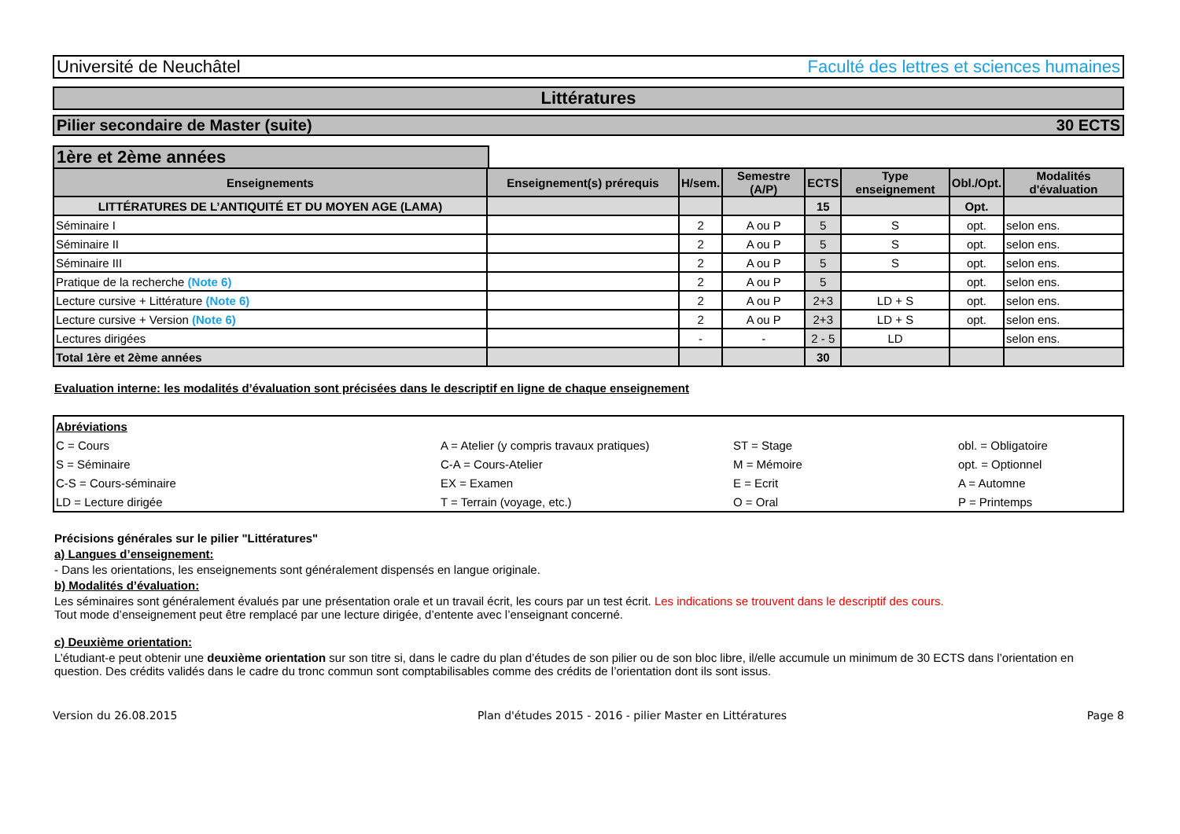Université de Neuchâtel Faculté des lettres et sciences humaines
Littératures
Pilier secondaire de Master (suite) 30 ECTS
1ère et 2ème années
| Enseignements | Enseignement(s) prérequis | H/sem. | Semestre (A/P) | ECTS | Type enseignement | Obl./Opt. | Modalités d'évaluation |
| --- | --- | --- | --- | --- | --- | --- | --- |
| LITTÉRATURES DE L’ANTIQUITÉ ET DU MOYEN AGE (LAMA) | | | | 15 | | Opt. | |
| Séminaire I | | 2 | A ou P | 5 | S | opt. | selon ens. |
| Séminaire II | | 2 | A ou P | 5 | S | opt. | selon ens. |
| Séminaire III | | 2 | A ou P | 5 | S | opt. | selon ens. |
| Pratique de la recherche (Note 6) | | 2 | A ou P | 5 | | opt. | selon ens. |
| Lecture cursive + Littérature (Note 6) | | 2 | A ou P | 2+3 | LD + S | opt. | selon ens. |
| Lecture cursive + Version (Note 6) | | 2 | A ou P | 2+3 | LD + S | opt. | selon ens. |
| Lectures dirigées | | - | - | 2 - 5 | LD | | selon ens. |
| Total 1ère et 2ème années | | | | 30 | | | |
Evaluation interne: les modalités d’évaluation sont précisées dans le descriptif en ligne de chaque enseignement
| Abréviations | | | |
| C = Cours | A = Atelier (y compris travaux pratiques) | ST = Stage | obl. = Obligatoire |
| S = Séminaire | C-A = Cours-Atelier | M = Mémoire | opt. = Optionnel |
| C-S = Cours-séminaire | EX = Examen | E = Ecrit | A = Automne |
| LD = Lecture dirigée | T = Terrain (voyage, etc.) | O = Oral | P = Printemps |
Précisions générales sur le pilier "Littératures"
a) Langues d’enseignement:
- Dans les orientations, les enseignements sont généralement dispensés en langue originale.
b) Modalités d’évaluation:
Les séminaires sont généralement évalués par une présentation orale et un travail écrit, les cours par un test écrit. Les indications se trouvent dans le descriptif des cours.
Tout mode d’enseignement peut être remplacé par une lecture dirigée, d’entente avec l’enseignant concerné.
c) Deuxième orientation:
L’étudiant-e peut obtenir une deuxième orientation sur son titre si, dans le cadre du plan d’études de son pilier ou de son bloc libre, il/elle accumule un minimum de 30 ECTS dans l’orientation en question. Des crédits validés dans le cadre du tronc commun sont comptabilisables comme des crédits de l’orientation dont ils sont issus.
Version du 26.08.2015 Plan d'études 2015 - 2016 - pilier Master en Littératures Page 8